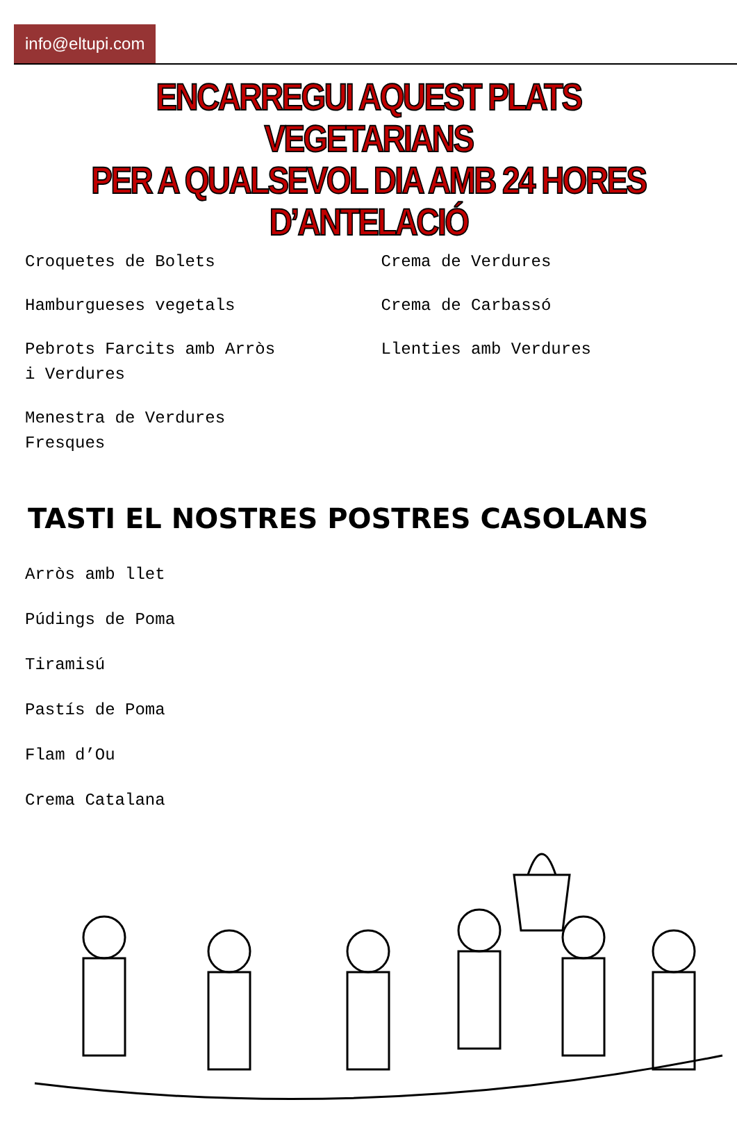info@eltupi.com
ENCARREGUI AQUEST PLATS VEGETARIANS
PER A QUALSEVOL DIA AMB 24 HORES D’ANTELACIÓ
Croquetes de Bolets
Hamburgueses vegetals
Pebrots Farcits amb Arròs
i Verdures
Menestra de Verdures
Fresques
Crema de Verdures
Crema de Carbassó
Llenties amb Verdures
TASTI EL NOSTRES POSTRES CASOLANS
Arròs amb llet
Púdings de Poma
Tiramisú
Pastís de Poma
Flam d’Ou
Crema Catalana